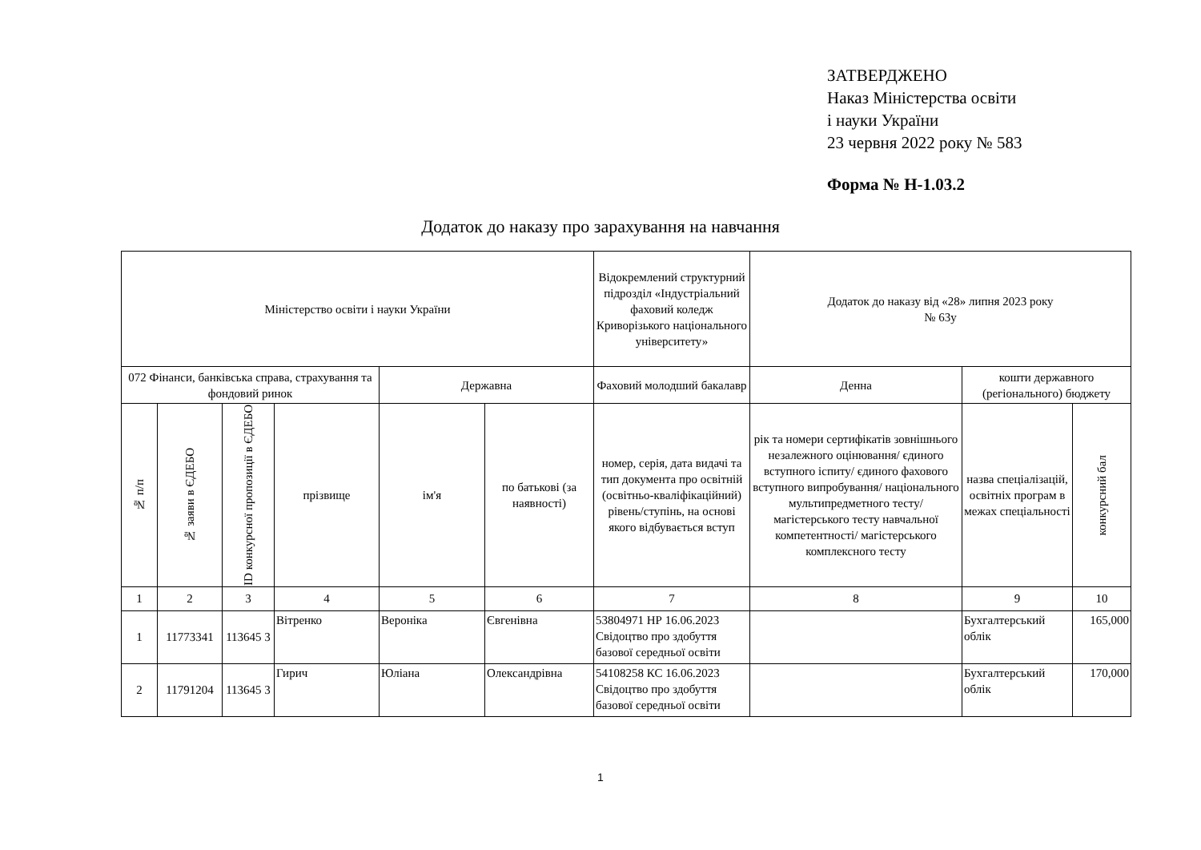ЗАТВЕРДЖЕНО
Наказ Міністерства освіти
і науки України
23 червня 2022 року № 583
Форма № Н-1.03.2
Додаток до наказу про зарахування на навчання
| Міністерство освіти і науки України | | | | | | Відокремлений структурний підрозділ «Індустріальний фаховий коледж Криворізького національного університету» | Додаток до наказу від «28» липня 2023 року № 63у | | |
| --- | --- | --- | --- | --- | --- | --- | --- | --- | --- |
| 072 Фінанси, банківська справа, страхування та фондовий ринок | | | | Державна | | Фаховий молодший бакалавр | Денна | кошти державного (регіонального) бюджету | |
| № п/п | № заяви в ЄДЕБО | ID конкурсної пропозиції в ЄДЕБО | прізвище | ім'я | по батькові (за наявності) | номер, серія, дата видачі та тип документа про освітній (освітньо-кваліфікаційний) рівень/ступінь, на основі якого відбувається вступ | рік та номери сертифікатів зовнішнього незалежного оцінювання/ єдиного вступного іспиту/ єдиного фахового вступного випробування/ національного мультипредметного тесту/ магістерського тесту навчальної компетентності/ магістерського комплексного тесту | назва спеціалізацій, освітніх програм в межах спеціальності | конкурсний бал |
| 1 | 2 | 3 | 4 | 5 | 6 | 7 | 8 | 9 | 10 |
| 1 | 11773341 | 113645 3 | Вітренко | Вероніка | Євгенівна | 53804971 НР 16.06.2023 Свідоцтво про здобуття базової середньої освіти | | Бухгалтерський облік | 165,000 |
| 2 | 11791204 | 113645 3 | Гирич | Юліана | Олександрівна | 54108258 КС 16.06.2023 Свідоцтво про здобуття базової середньої освіти | | Бухгалтерський облік | 170,000 |
1